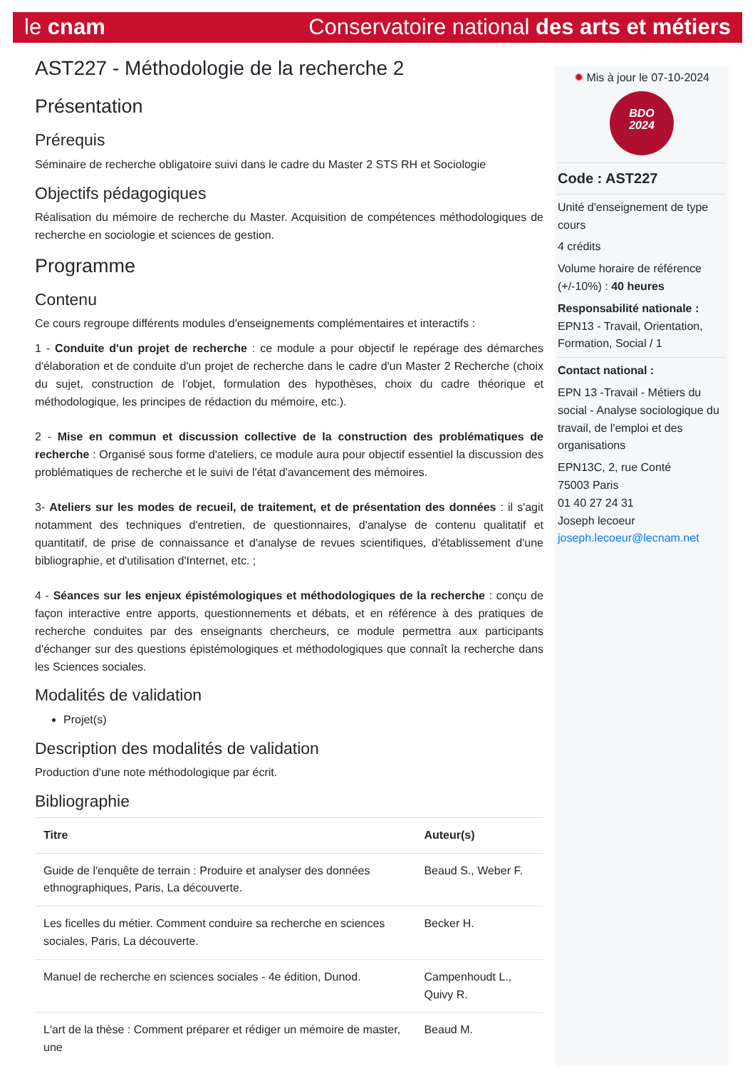le cnam Conservatoire national des arts et métiers
AST227 - Méthodologie de la recherche 2
Présentation
Prérequis
Séminaire de recherche obligatoire suivi dans le cadre du Master 2 STS RH et Sociologie
Objectifs pédagogiques
Réalisation du mémoire de recherche du Master. Acquisition de compétences méthodologiques de recherche en sociologie et sciences de gestion.
Programme
Contenu
Ce cours regroupe différents modules d'enseignements complémentaires et interactifs :
1 - Conduite d'un projet de recherche : ce module a pour objectif le repérage des démarches d'élaboration et de conduite d'un projet de recherche dans le cadre d'un Master 2 Recherche (choix du sujet, construction de l'objet, formulation des hypothèses, choix du cadre théorique et méthodologique, les principes de rédaction du mémoire, etc.).
2 - Mise en commun et discussion collective de la construction des problématiques de recherche : Organisé sous forme d'ateliers, ce module aura pour objectif essentiel la discussion des problématiques de recherche et le suivi de l'état d'avancement des mémoires.
3- Ateliers sur les modes de recueil, de traitement, et de présentation des données : il s'agit notamment des techniques d'entretien, de questionnaires, d'analyse de contenu qualitatif et quantitatif, de prise de connaissance et d'analyse de revues scientifiques, d'établissement d'une bibliographie, et d'utilisation d'Internet, etc. ;
4 - Séances sur les enjeux épistémologiques et méthodologiques de la recherche : conçu de façon interactive entre apports, questionnements et débats, et en référence à des pratiques de recherche conduites par des enseignants chercheurs, ce module permettra aux participants d'échanger sur des questions épistémologiques et méthodologiques que connaît la recherche dans les Sciences sociales.
Modalités de validation
Projet(s)
Description des modalités de validation
Production d'une note méthodologique par écrit.
Bibliographie
| Titre | Auteur(s) |
| --- | --- |
| Guide de l'enquête de terrain : Produire et analyser des données ethnographiques, Paris, La découverte. | Beaud S., Weber F. |
| Les ficelles du métier. Comment conduire sa recherche en sciences sociales, Paris, La découverte. | Becker H. |
| Manuel de recherche en sciences sociales - 4e édition, Dunod. | Campenhoudt L., Quivy R. |
| L'art de la thèse : Comment préparer et rédiger un mémoire de master, une | Beaud M. |
✹ Mis à jour le 07-10-2024
BDO
2024
Code : AST227
Unité d'enseignement de type cours
4 crédits
Volume horaire de référence (+/-10%) : 40 heures
Responsabilité nationale :
EPN13 - Travail, Orientation, Formation, Social / 1
Contact national :
EPN 13 -Travail - Métiers du social - Analyse sociologique du travail, de l'emploi et des organisations
EPN13C, 2, rue Conté
75003 Paris
01 40 27 24 31
Joseph lecoeur
joseph.lecoeur@lecnam.net